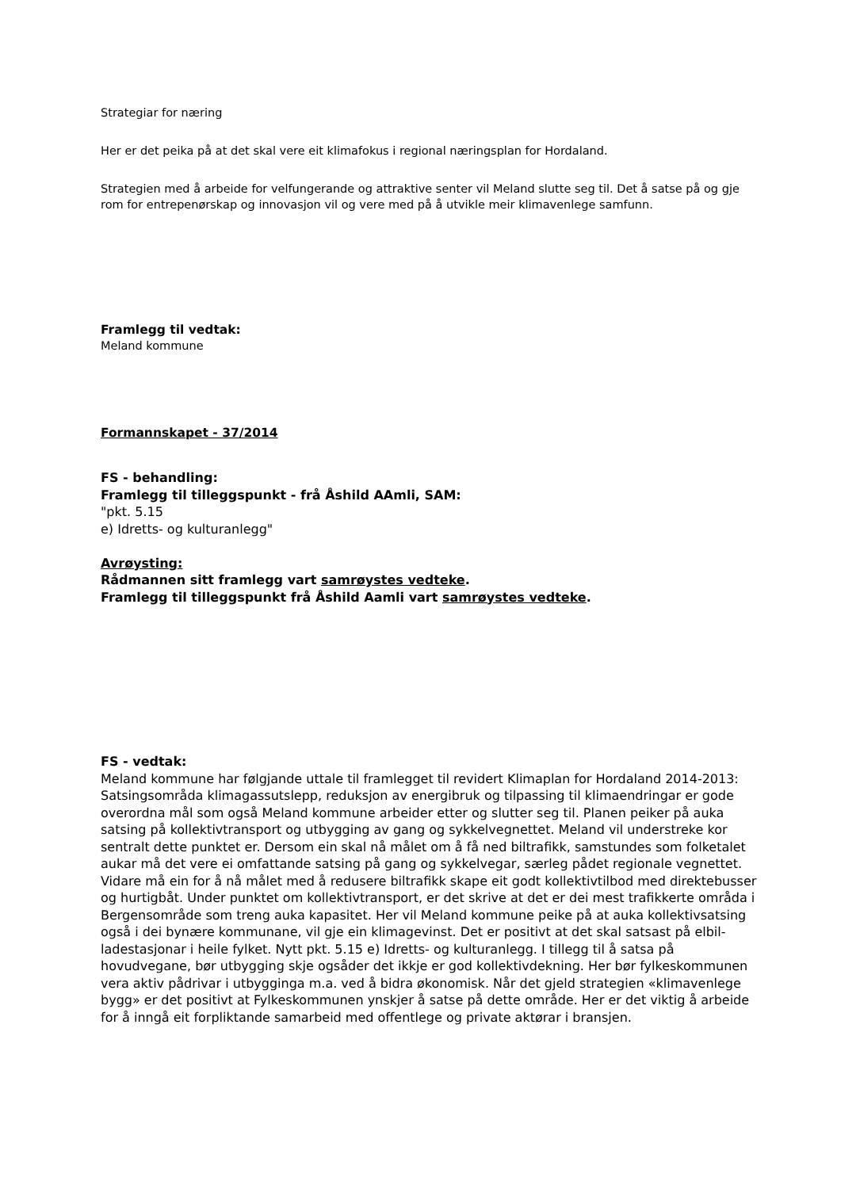Strategiar for næring
Her er det peika på at det skal vere eit klimafokus i regional næringsplan for Hordaland.
Strategien med å arbeide for velfungerande og attraktive senter vil Meland slutte seg til. Det å satse på og gje rom for entrepenørskap og innovasjon vil og vere med på å utvikle meir klimavenlege samfunn.
Framlegg til vedtak:
Meland kommune
Formannskapet - 37/2014
FS - behandling:
Framlegg til tilleggspunkt - frå Åshild AAmli, SAM:
"pkt. 5.15
e) Idretts- og kulturanlegg"
Avrøysting:
Rådmannen sitt framlegg vart samrøystes vedteke.
Framlegg til tilleggspunkt frå Åshild Aamli vart samrøystes vedteke.
FS - vedtak:
Meland kommune har følgjande uttale til framlegget til revidert Klimaplan for Hordaland 2014-2013: Satsingsområda klimagassutslepp, reduksjon av energibruk og tilpassing til klimaendringar er gode overordna mål som også Meland kommune arbeider etter og slutter seg til. Planen peiker på auka satsing på kollektivtransport og utbygging av gang og sykkelvegnettet. Meland vil understreke kor sentralt dette punktet er. Dersom ein skal nå målet om å få ned biltrafikk, samstundes som folketalet aukar må det vere ei omfattande satsing på gang og sykkelvegar, særleg pådet regionale vegnettet. Vidare må ein for å nå målet med å redusere biltrafikk skape eit godt kollektivtilbod med direktebusser og hurtigbåt. Under punktet om kollektivtransport, er det skrive at det er dei mest trafikkerte områda i Bergensområde som treng auka kapasitet. Her vil Meland kommune peike på at auka kollektivsatsing også i dei bynære kommunane, vil gje ein klimagevinst. Det er positivt at det skal satsast på elbil-ladestasjonar i heile fylket. Nytt pkt. 5.15 e) Idretts- og kulturanlegg. I tillegg til å satsa på hovudvegane, bør utbygging skje ogsåder det ikkje er god kollektivdekning. Her bør fylkeskommunen vera aktiv pådrivar i utbygginga m.a. ved å bidra økonomisk. Når det gjeld strategien «klimavenlege bygg» er det positivt at Fylkeskommunen ynskjer å satse på dette område. Her er det viktig å arbeide for å inngå eit forpliktande samarbeid med offentlege og private aktørar i bransjen.